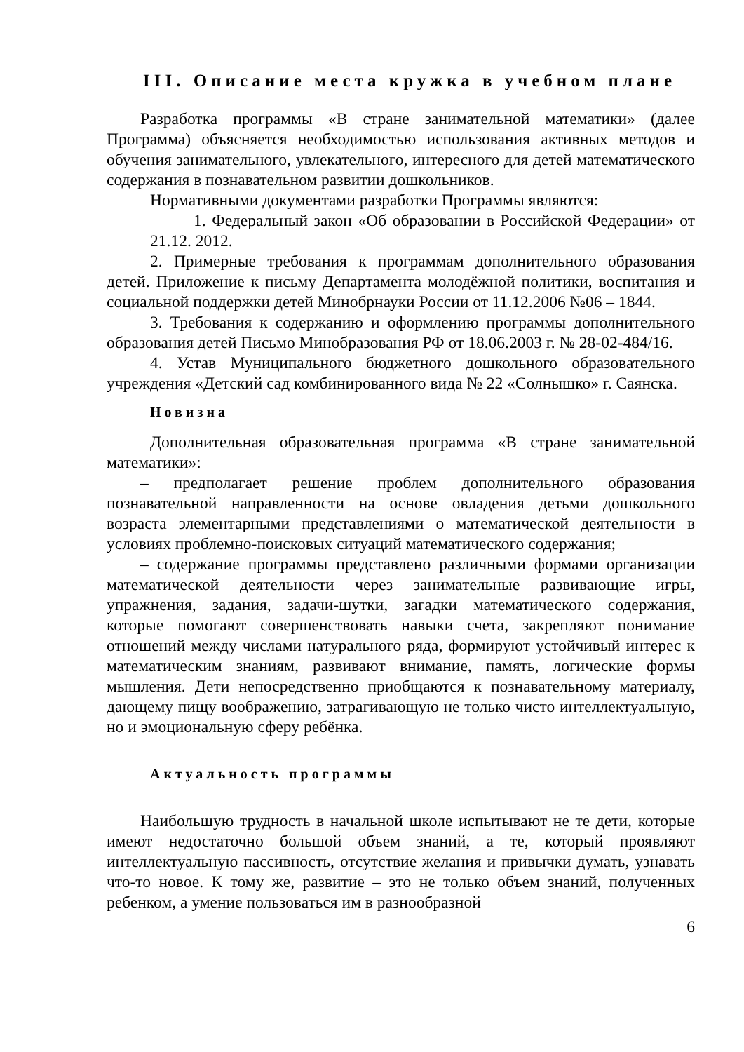III. Описание места кружка в учебном плане
Разработка программы «В стране занимательной математики» (далее Программа) объясняется необходимостью использования активных методов и обучения занимательного, увлекательного, интересного для детей математического содержания в познавательном развитии дошкольников.
Нормативными документами разработки Программы являются:
1. Федеральный закон «Об образовании в Российской Федерации» от 21.12. 2012.
2. Примерные требования к программам дополнительного образования детей. Приложение к письму Департамента молодёжной политики, воспитания и социальной поддержки детей Минобрнауки России от 11.12.2006 №06 – 1844.
3. Требования к содержанию и оформлению программы дополнительного образования детей Письмо Минобразования РФ от 18.06.2003 г. № 28-02-484/16.
4. Устав Муниципального бюджетного дошкольного образовательного учреждения «Детский сад комбинированного вида № 22 «Солнышко» г. Саянска.
Новизна
Дополнительная образовательная программа «В стране занимательной математики»:
– предполагает решение проблем дополнительного образования познавательной направленности на основе овладения детьми дошкольного возраста элементарными представлениями о математической деятельности в условиях проблемно-поисковых ситуаций математического содержания;
– содержание программы представлено различными формами организации математической деятельности через занимательные развивающие игры, упражнения, задания, задачи-шутки, загадки математического содержания, которые помогают совершенствовать навыки счета, закрепляют понимание отношений между числами натурального ряда, формируют устойчивый интерес к математическим знаниям, развивают внимание, память, логические формы мышления. Дети непосредственно приобщаются к познавательному материалу, дающему пищу воображению, затрагивающую не только чисто интеллектуальную, но и эмоциональную сферу ребёнка.
Актуальность программы
Наибольшую трудность в начальной школе испытывают не те дети, которые имеют недостаточно большой объем знаний, а те, который проявляют интеллектуальную пассивность, отсутствие желания и привычки думать, узнавать что-то новое. К тому же, развитие – это не только объем знаний, полученных ребенком, а умение пользоваться им в разнообразной
6